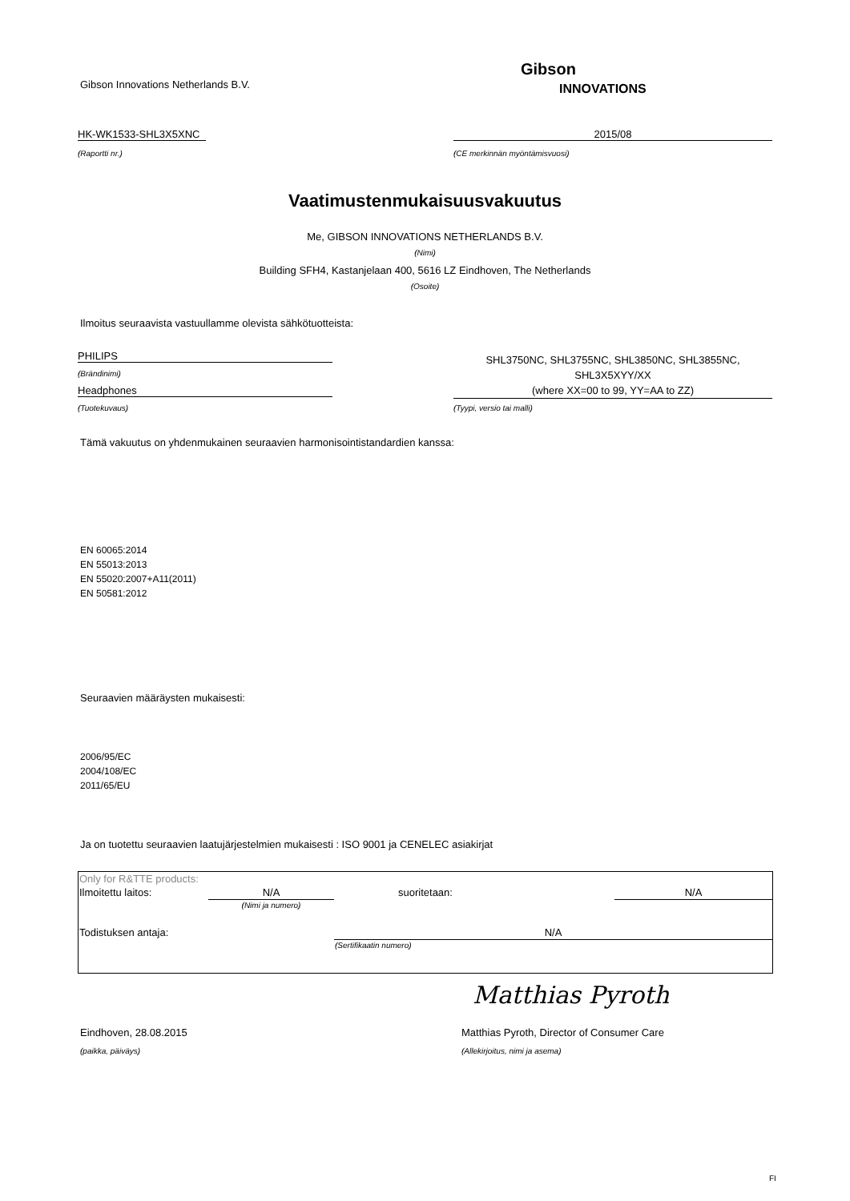Gibson Innovations Netherlands B.V.
Gibson
INNOVATIONS
HK-WK1533-SHL3X5XNC 2015/08
(Raportti nr.) (CE merkinnän myöntämisvuosi)
Vaatimustenmukaisuusvakuutus
Me, GIBSON INNOVATIONS NETHERLANDS B.V.
(Nimi)
Building SFH4, Kastanjelaan 400, 5616 LZ Eindhoven, The Netherlands
(Osoite)
Ilmoitus seuraavista vastuullamme olevista sähkötuotteista:
PHILIPS
(Brändinimi)
Headphones
(Tuotekuvaus)
SHL3750NC, SHL3755NC, SHL3850NC, SHL3855NC,
SHL3X5XYY/XX
(where XX=00 to 99, YY=AA to ZZ)
(Tyypi, versio tai malli)
Tämä vakuutus on yhdenmukainen seuraavien harmonisointistandardien kanssa:
EN 60065:2014
EN 55013:2013
EN 55020:2007+A11(2011)
EN 50581:2012
Seuraavien määräysten mukaisesti:
2006/95/EC
2004/108/EC
2011/65/EU
Ja on tuotettu seuraavien laatujärjestelmien mukaisesti : ISO 9001 ja CENELEC asiakirjat
| Only for R&TTE products: | | | |
| Ilmoitettu laitos: | N/A | suoritetaan: | N/A |
| | (Nimi ja numero) | | |
| Todistuksen antaja: | | N/A | |
| | | (Sertifikaatin numero) | |
Matthias Pyroth
Eindhoven, 28.08.2015
Matthias Pyroth, Director of Consumer Care
(paikka, päiväys) (Allekirjoitus, nimi ja asema)
FI